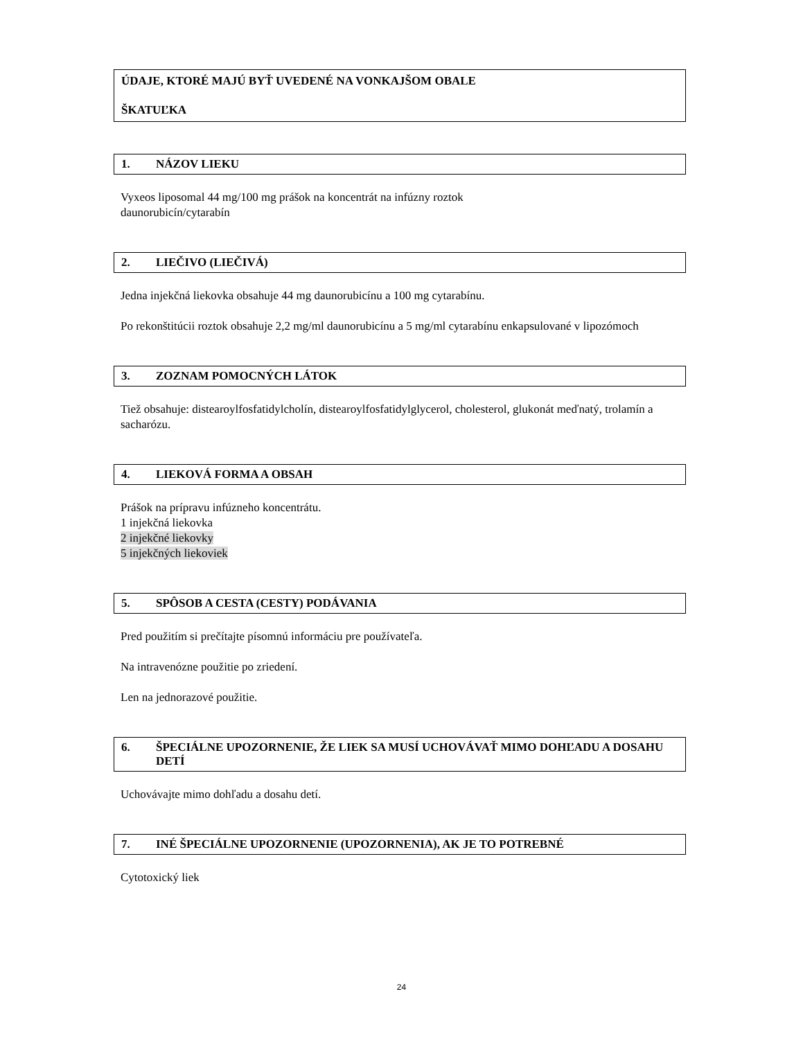ÚDAJE, KTORÉ MAJÚ BYŤ UVEDENÉ NA VONKAJŠOM OBALE
ŠKATUĽKA
1. NÁZOV LIEKU
Vyxeos liposomal 44 mg/100 mg prášok na koncentrát na infúzny roztok
daunorubicín/cytarabín
2. LIEČIVO (LIEČIVÁ)
Jedna injekčná liekovka obsahuje 44 mg daunorubicínu a 100 mg cytarabínu.
Po rekonštitúcii roztok obsahuje 2,2 mg/ml daunorubicínu a 5 mg/ml cytarabínu enkapsulované v lipozómoch
3. ZOZNAM POMOCNÝCH LÁTOK
Tiež obsahuje: distearoylfosfatidylcholín, distearoylfosfatidylglycerol, cholesterol, glukonát meďnatý, trolamín a sacharózu.
4. LIEKOVÁ FORMA A OBSAH
Prášok na prípravu infúzneho koncentrátu.
1 injekčná liekovka
2 injekčné liekovky
5 injekčných liekoviek
5. SPÔSOB A CESTA (CESTY) PODÁVANIA
Pred použitím si prečítajte písomnú informáciu pre používateľa.
Na intravenózne použitie po zriedení.
Len na jednorazové použitie.
6. ŠPECIÁLNE UPOZORNENIE, ŽE LIEK SA MUSÍ UCHOVÁVAŤ MIMO DOHĽADU A DOSAHU DETÍ
Uchovávajte mimo dohľadu a dosahu detí.
7. INÉ ŠPECIÁLNE UPOZORNENIE (UPOZORNENIA), AK JE TO POTREBNÉ
Cytotoxický liek
24